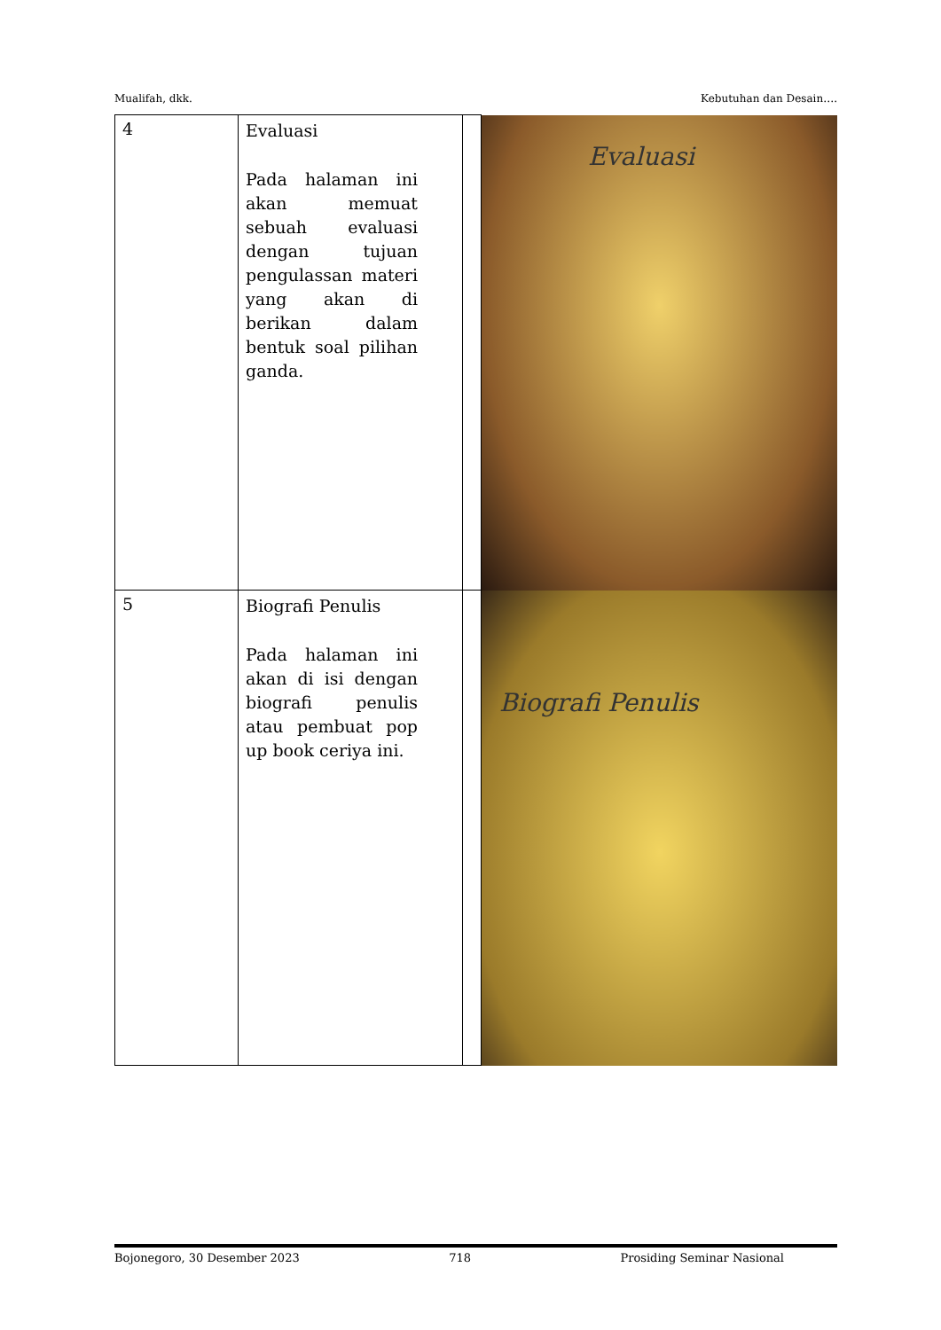Mualifah, dkk. Kebutuhan dan Desain….
| 4 | Evaluasi Pada halaman ini akan memuat sebuah evaluasi dengan tujuan pengulassan materi yang akan di berikan dalam bentuk soal pilihan ganda. | | Evaluasi |
| 5 | Biografi Penulis Pada halaman ini akan di isi dengan biografi penulis atau pembuat pop up book ceriya ini. | | Biografi Penulis |
Bojonegoro, 30 Desember 2023 718 Prosiding Seminar Nasional